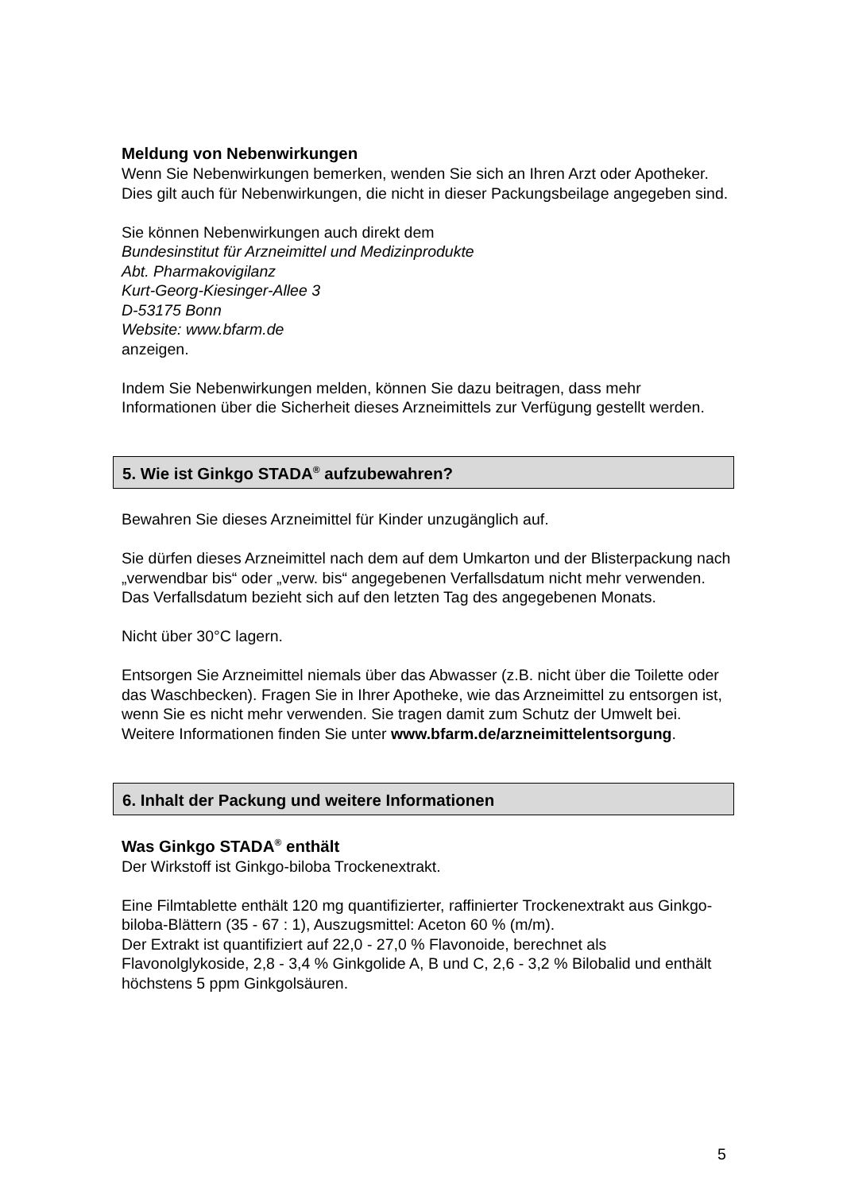Meldung von Nebenwirkungen
Wenn Sie Nebenwirkungen bemerken, wenden Sie sich an Ihren Arzt oder Apotheker. Dies gilt auch für Nebenwirkungen, die nicht in dieser Packungsbeilage angegeben sind.
Sie können Nebenwirkungen auch direkt dem
Bundesinstitut für Arzneimittel und Medizinprodukte
Abt. Pharmakovigilanz
Kurt-Georg-Kiesinger-Allee 3
D-53175 Bonn
Website: www.bfarm.de
anzeigen.
Indem Sie Nebenwirkungen melden, können Sie dazu beitragen, dass mehr Informationen über die Sicherheit dieses Arzneimittels zur Verfügung gestellt werden.
5. Wie ist Ginkgo STADA<sup>®</sup> aufzubewahren?
Bewahren Sie dieses Arzneimittel für Kinder unzugänglich auf.
Sie dürfen dieses Arzneimittel nach dem auf dem Umkarton und der Blisterpackung nach „verwendbar bis“ oder „verw. bis“ angegebenen Verfallsdatum nicht mehr verwenden. Das Verfallsdatum bezieht sich auf den letzten Tag des angegebenen Monats.
Nicht über 30°C lagern.
Entsorgen Sie Arzneimittel niemals über das Abwasser (z.B. nicht über die Toilette oder das Waschbecken). Fragen Sie in Ihrer Apotheke, wie das Arzneimittel zu entsorgen ist, wenn Sie es nicht mehr verwenden. Sie tragen damit zum Schutz der Umwelt bei. Weitere Informationen finden Sie unter www.bfarm.de/arzneimittelentsorgung.
6. Inhalt der Packung und weitere Informationen
Was Ginkgo STADA<sup>®</sup> enthält
Der Wirkstoff ist Ginkgo-biloba Trockenextrakt.
Eine Filmtablette enthält 120 mg quantifizierter, raffinierter Trockenextrakt aus Ginkgo-biloba-Blättern (35 - 67 : 1), Auszugsmittel: Aceton 60 % (m/m).
Der Extrakt ist quantifiziert auf 22,0 - 27,0 % Flavonoide, berechnet als Flavonolglykoside, 2,8 - 3,4 % Ginkgolide A, B und C, 2,6 - 3,2 % Bilobalid und enthält höchstens 5 ppm Ginkgolsäuren.
5